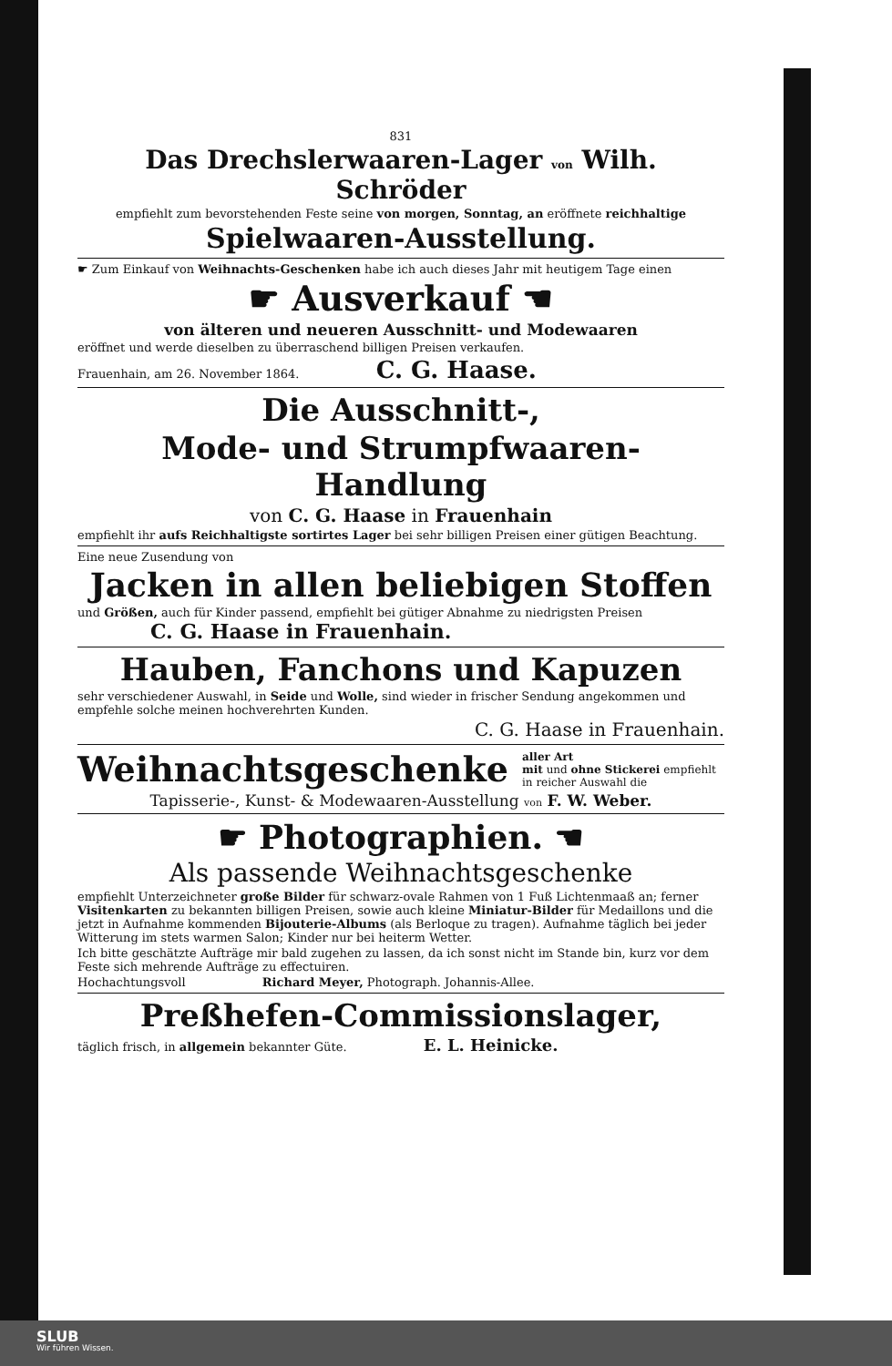831
Das Drechslerwaaren-Lager von Wilh. Schröder
empfiehlt zum bevorstehenden Feste seine von morgen, Sonntag, an eröffnete reichhaltige
Spielwaaren-Ausstellung.
☛ Zum Einkauf von Weihnachts-Geschenken habe ich auch dieses Jahr mit heutigem Tage einen
☛ Ausverkauf ☚
von älteren und neueren Ausschnitt- und Modewaaren
eröffnet und werde dieselben zu überraschend billigen Preisen verkaufen.
Frauenhain, am 26. November 1864. C. G. Haase.
Die Ausschnitt-,
Mode- und Strumpfwaaren-Handlung
von C. G. Haase in Frauenhain
empfiehlt ihr aufs Reichhaltigste sortirtes Lager bei sehr billigen Preisen einer gütigen Beachtung.
Eine neue Zusendung von
Jacken in allen beliebigen Stoffen
und Größen, auch für Kinder passend, empfiehlt bei gütiger Abnahme zu niedrigsten Preisen C. G. Haase in Frauenhain.
Hauben, Fanchons und Kapuzen
sehr verschiedener Auswahl, in Seide und Wolle, sind wieder in frischer Sendung angekommen und empfehle solche meinen hochverehrten Kunden.
C. G. Haase in Frauenhain.
Weihnachtsgeschenke aller Art
mit und ohne Stickerei empfiehlt in reicher Auswahl die
Tapisserie-, Kunst- & Modewaaren-Ausstellung von F. W. Weber.
☛ Photographien. ☚
Als passende Weihnachtsgeschenke
empfiehlt Unterzeichneter große Bilder für schwarz-ovale Rahmen von 1 Fuß Lichtenmaaß an; ferner Visitenkarten zu bekannten billigen Preisen, sowie auch kleine Miniatur-Bilder für Medaillons und die jetzt in Aufnahme kommenden Bijouterie-Albums (als Berloque zu tragen). Aufnahme täglich bei jeder Witterung im stets warmen Salon; Kinder nur bei heiterm Wetter.
Ich bitte geschätzte Aufträge mir bald zugehen zu lassen, da ich sonst nicht im Stande bin, kurz vor dem Feste sich mehrende Aufträge zu effectuiren.
Hochachtungsvoll Richard Meyer, Photograph. Johannis-Allee.
Preßhefen-Commissionslager,
täglich frisch, in allgemein bekannter Güte. E. L. Heinicke.
SLUB
Wir führen Wissen.